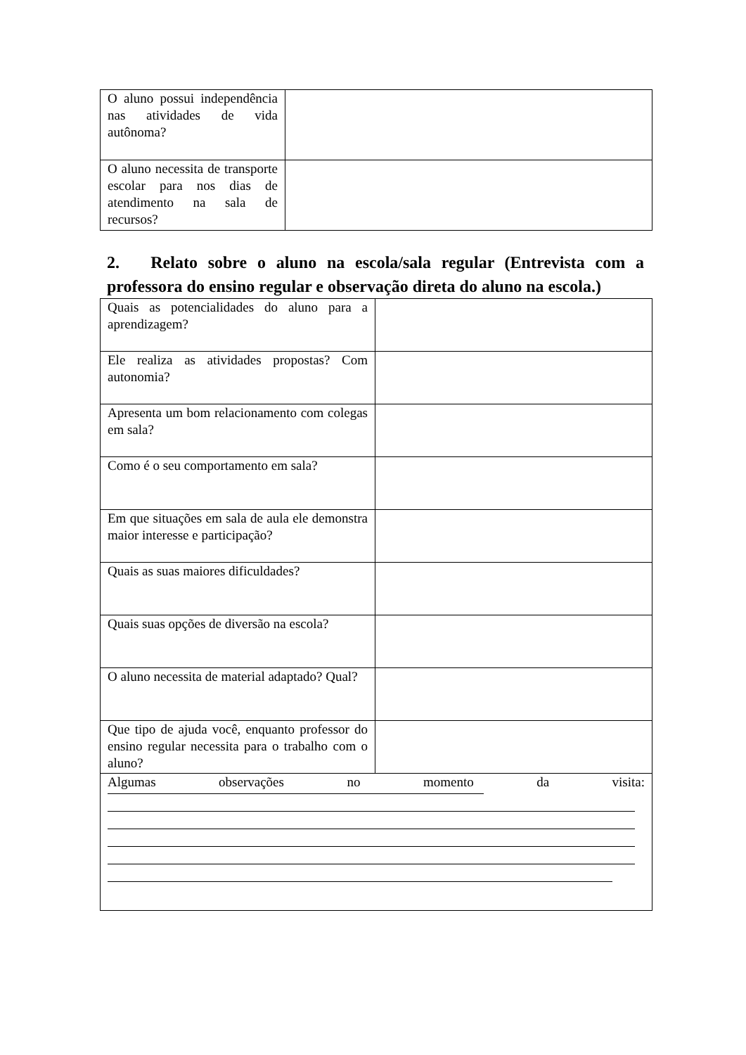| O aluno possui independência nas atividades de vida autônoma? | |
| O aluno necessita de transporte escolar para nos dias de atendimento na sala de recursos? | |
2. Relato sobre o aluno na escola/sala regular (Entrevista com a professora do ensino regular e observação direta do aluno na escola.)
| Quais as potencialidades do aluno para a aprendizagem? | |
| Ele realiza as atividades propostas? Com autonomia? | |
| Apresenta um bom relacionamento com colegas em sala? | |
| Como é o seu comportamento em sala? | |
| Em que situações em sala de aula ele demonstra maior interesse e participação? | |
| Quais as suas maiores dificuldades? | |
| Quais suas opções de diversão na escola? | |
| O aluno necessita de material adaptado? Qual? | |
| Que tipo de ajuda você, enquanto professor do ensino regular necessita para o trabalho com o aluno? | |
| Algumas observações no momento da visita: | |